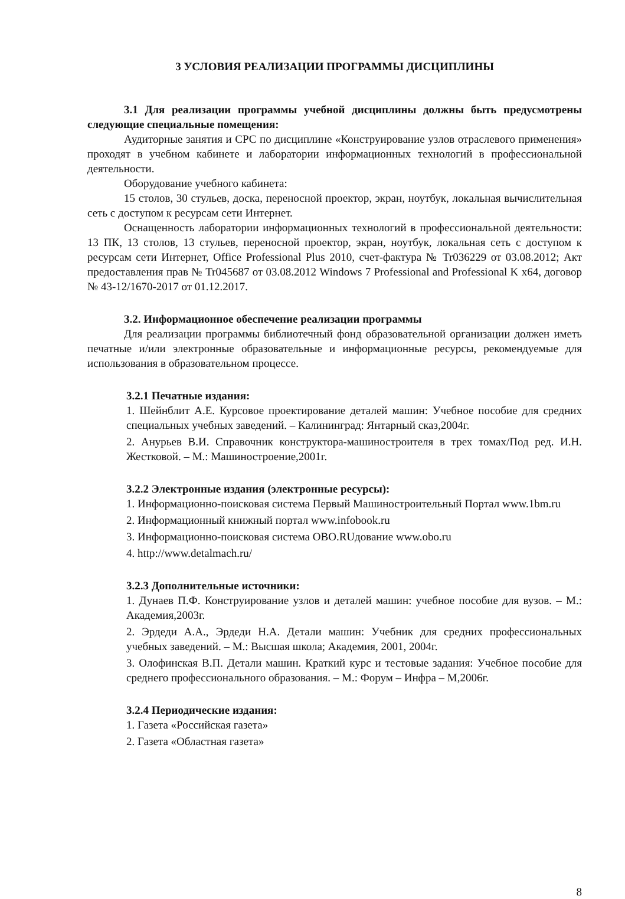3 УСЛОВИЯ РЕАЛИЗАЦИИ ПРОГРАММЫ ДИСЦИПЛИНЫ
3.1 Для реализации программы учебной дисциплины должны быть предусмотрены следующие специальные помещения:
Аудиторные занятия и СРС по дисциплине «Конструирование узлов отраслевого применения» проходят в учебном кабинете и лаборатории информационных технологий в профессиональной деятельности.
Оборудование учебного кабинета:
15 столов, 30 стульев, доска, переносной проектор, экран, ноутбук, локальная вычислительная сеть с доступом к ресурсам сети Интернет.
Оснащенность лаборатории информационных технологий в профессиональной деятельности: 13 ПК, 13 столов, 13 стульев, переносной проектор, экран, ноутбук, локальная сеть с доступом к ресурсам сети Интернет, Office Professional Plus 2010, счет-фактура № Tr036229 от 03.08.2012; Акт предоставления прав № Tr045687 от 03.08.2012 Windows 7 Professional and Professional K x64, договор № 43-12/1670-2017 от 01.12.2017.
3.2. Информационное обеспечение реализации программы
Для реализации программы библиотечный фонд образовательной организации должен иметь печатные и/или электронные образовательные и информационные ресурсы, рекомендуемые для использования в образовательном процессе.
3.2.1 Печатные издания:
1. Шейнблит А.Е. Курсовое проектирование деталей машин: Учебное пособие для средних специальных учебных заведений. – Калининград: Янтарный сказ,2004г.
2. Анурьев В.И. Справочник конструктора-машиностроителя в трех томах/Под ред. И.Н. Жестковой. – М.: Машиностроение,2001г.
3.2.2 Электронные издания (электронные ресурсы):
1. Информационно-поисковая система Первый Машиностроительный Портал www.1bm.ru
2. Информационный книжный портал www.infobook.ru
3. Информационно-поисковая система OBO.RUдование www.obo.ru
4. http://www.detalmach.ru/
3.2.3 Дополнительные источники:
1. Дунаев П.Ф. Конструирование узлов и деталей машин: учебное пособие для вузов. – М.: Академия,2003г.
2. Эрдеди А.А., Эрдеди Н.А. Детали машин: Учебник для средних профессиональных учебных заведений. – М.: Высшая школа; Академия, 2001, 2004г.
3. Олофинская В.П. Детали машин. Краткий курс и тестовые задания: Учебное пособие для среднего профессионального образования. – М.: Форум – Инфра – М,2006г.
3.2.4 Периодические издания:
1. Газета «Российская газета»
2. Газета «Областная газета»
8